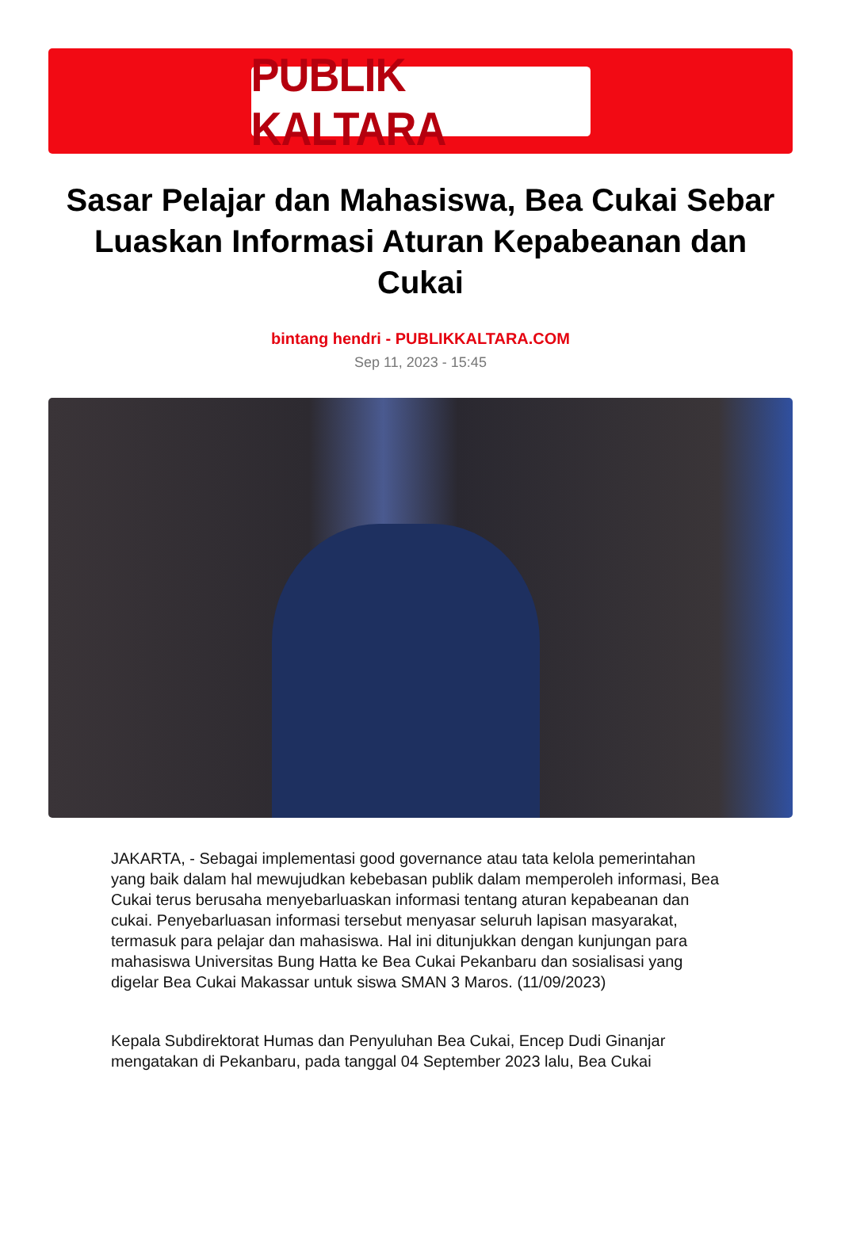PUBLIK KALTARA
Sasar Pelajar dan Mahasiswa, Bea Cukai Sebar Luaskan Informasi Aturan Kepabeanan dan Cukai
bintang hendri - PUBLIKKALTARA.COM
Sep 11, 2023 - 15:45
JAKARTA, - Sebagai implementasi good governance atau tata kelola pemerintahan yang baik dalam hal mewujudkan kebebasan publik dalam memperoleh informasi, Bea Cukai terus berusaha menyebarluaskan informasi tentang aturan kepabeanan dan cukai. Penyebarluasan informasi tersebut menyasar seluruh lapisan masyarakat, termasuk para pelajar dan mahasiswa. Hal ini ditunjukkan dengan kunjungan para mahasiswa Universitas Bung Hatta ke Bea Cukai Pekanbaru dan sosialisasi yang digelar Bea Cukai Makassar untuk siswa SMAN 3 Maros. (11/09/2023)
Kepala Subdirektorat Humas dan Penyuluhan Bea Cukai, Encep Dudi Ginanjar mengatakan di Pekanbaru, pada tanggal 04 September 2023 lalu, Bea Cukai